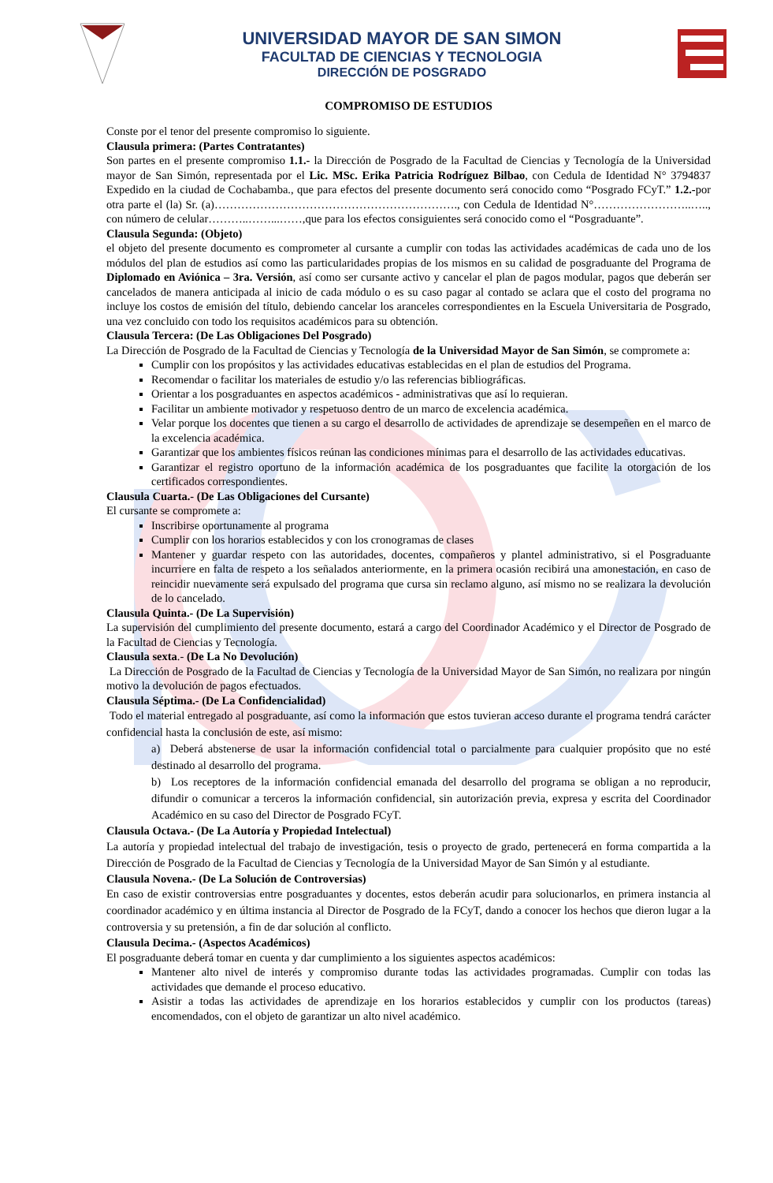UNIVERSIDAD MAYOR DE SAN SIMON
FACULTAD DE CIENCIAS Y TECNOLOGIA
DIRECCIÓN DE POSGRADO
COMPROMISO DE ESTUDIOS
Conste por el tenor del presente compromiso lo siguiente.
Clausula primera: (Partes Contratantes)
Son partes en el presente compromiso 1.1.- la Dirección de Posgrado de la Facultad de Ciencias y Tecnología de la Universidad mayor de San Simón, representada por el Lic. MSc. Erika Patricia Rodríguez Bilbao, con Cedula de Identidad N° 3794837 Expedido en la ciudad de Cochabamba., que para efectos del presente documento será conocido como “Posgrado FCyT.” 1.2.-por otra parte el (la) Sr. (a)………………………………………………………., con Cedula de Identidad N°……………………..….., con número de celular………..……...……,que para los efectos consiguientes será conocido como el “Posgraduante”.
Clausula Segunda: (Objeto)
el objeto del presente documento es comprometer al cursante a cumplir con todas las actividades académicas de cada uno de los módulos del plan de estudios así como las particularidades propias de los mismos en su calidad de posgraduante del Programa de Diplomado en Aviónica – 3ra. Versión, así como ser cursante activo y cancelar el plan de pagos modular, pagos que deberán ser cancelados de manera anticipada al inicio de cada módulo o es su caso pagar al contado se aclara que el costo del programa no incluye los costos de emisión del título, debiendo cancelar los aranceles correspondientes en la Escuela Universitaria de Posgrado, una vez concluido con todo los requisitos académicos para su obtención.
Clausula Tercera: (De Las Obligaciones Del Posgrado)
La Dirección de Posgrado de la Facultad de Ciencias y Tecnología de la Universidad Mayor de San Simón, se compromete a:
Cumplir con los propósitos y las actividades educativas establecidas en el plan de estudios del Programa.
Recomendar o facilitar los materiales de estudio y/o las referencias bibliográficas.
Orientar a los posgraduantes en aspectos académicos - administrativas que así lo requieran.
Facilitar un ambiente motivador y respetuoso dentro de un marco de excelencia académica.
Velar porque los docentes que tienen a su cargo el desarrollo de actividades de aprendizaje se desempeñen en el marco de la excelencia académica.
Garantizar que los ambientes físicos reúnan las condiciones mínimas para el desarrollo de las actividades educativas.
Garantizar el registro oportuno de la información académica de los posgraduantes que facilite la otorgación de los certificados correspondientes.
Clausula Cuarta.- (De Las Obligaciones del Cursante)
El cursante se compromete a:
Inscribirse oportunamente al programa
Cumplir con los horarios establecidos y con los cronogramas de clases
Mantener y guardar respeto con las autoridades, docentes, compañeros y plantel administrativo, si el Posgraduante incurriere en falta de respeto a los señalados anteriormente, en la primera ocasión recibirá una amonestación, en caso de reincidir nuevamente será expulsado del programa que cursa sin reclamo alguno, así mismo no se realizara la devolución de lo cancelado.
Clausula Quinta.- (De La Supervisión)
La supervisión del cumplimiento del presente documento, estará a cargo del Coordinador Académico y el Director de Posgrado de la Facultad de Ciencias y Tecnología.
Clausula sexta.- (De La No Devolución)
La Dirección de Posgrado de la Facultad de Ciencias y Tecnología de la Universidad Mayor de San Simón, no realizara por ningún motivo la devolución de pagos efectuados.
Clausula Séptima.- (De La Confidencialidad)
Todo el material entregado al posgraduante, así como la información que estos tuvieran acceso durante el programa tendrá carácter confidencial hasta la conclusión de este, así mismo:
a) Deberá abstenerse de usar la información confidencial total o parcialmente para cualquier propósito que no esté destinado al desarrollo del programa.
b) Los receptores de la información confidencial emanada del desarrollo del programa se obligan a no reproducir, difundir o comunicar a terceros la información confidencial, sin autorización previa, expresa y escrita del Coordinador Académico en su caso del Director de Posgrado FCyT.
Clausula Octava.- (De La Autoría y Propiedad Intelectual)
La autoría y propiedad intelectual del trabajo de investigación, tesis o proyecto de grado, pertenecerá en forma compartida a la Dirección de Posgrado de la Facultad de Ciencias y Tecnología de la Universidad Mayor de San Simón y al estudiante.
Clausula Novena.- (De La Solución de Controversias)
En caso de existir controversias entre posgraduantes y docentes, estos deberán acudir para solucionarlos, en primera instancia al coordinador académico y en última instancia al Director de Posgrado de la FCyT, dando a conocer los hechos que dieron lugar a la controversia y su pretensión, a fin de dar solución al conflicto.
Clausula Decima.- (Aspectos Académicos)
El posgraduante deberá tomar en cuenta y dar cumplimiento a los siguientes aspectos académicos:
Mantener alto nivel de interés y compromiso durante todas las actividades programadas. Cumplir con todas las actividades que demande el proceso educativo.
Asistir a todas las actividades de aprendizaje en los horarios establecidos y cumplir con los productos (tareas) encomendados, con el objeto de garantizar un alto nivel académico.